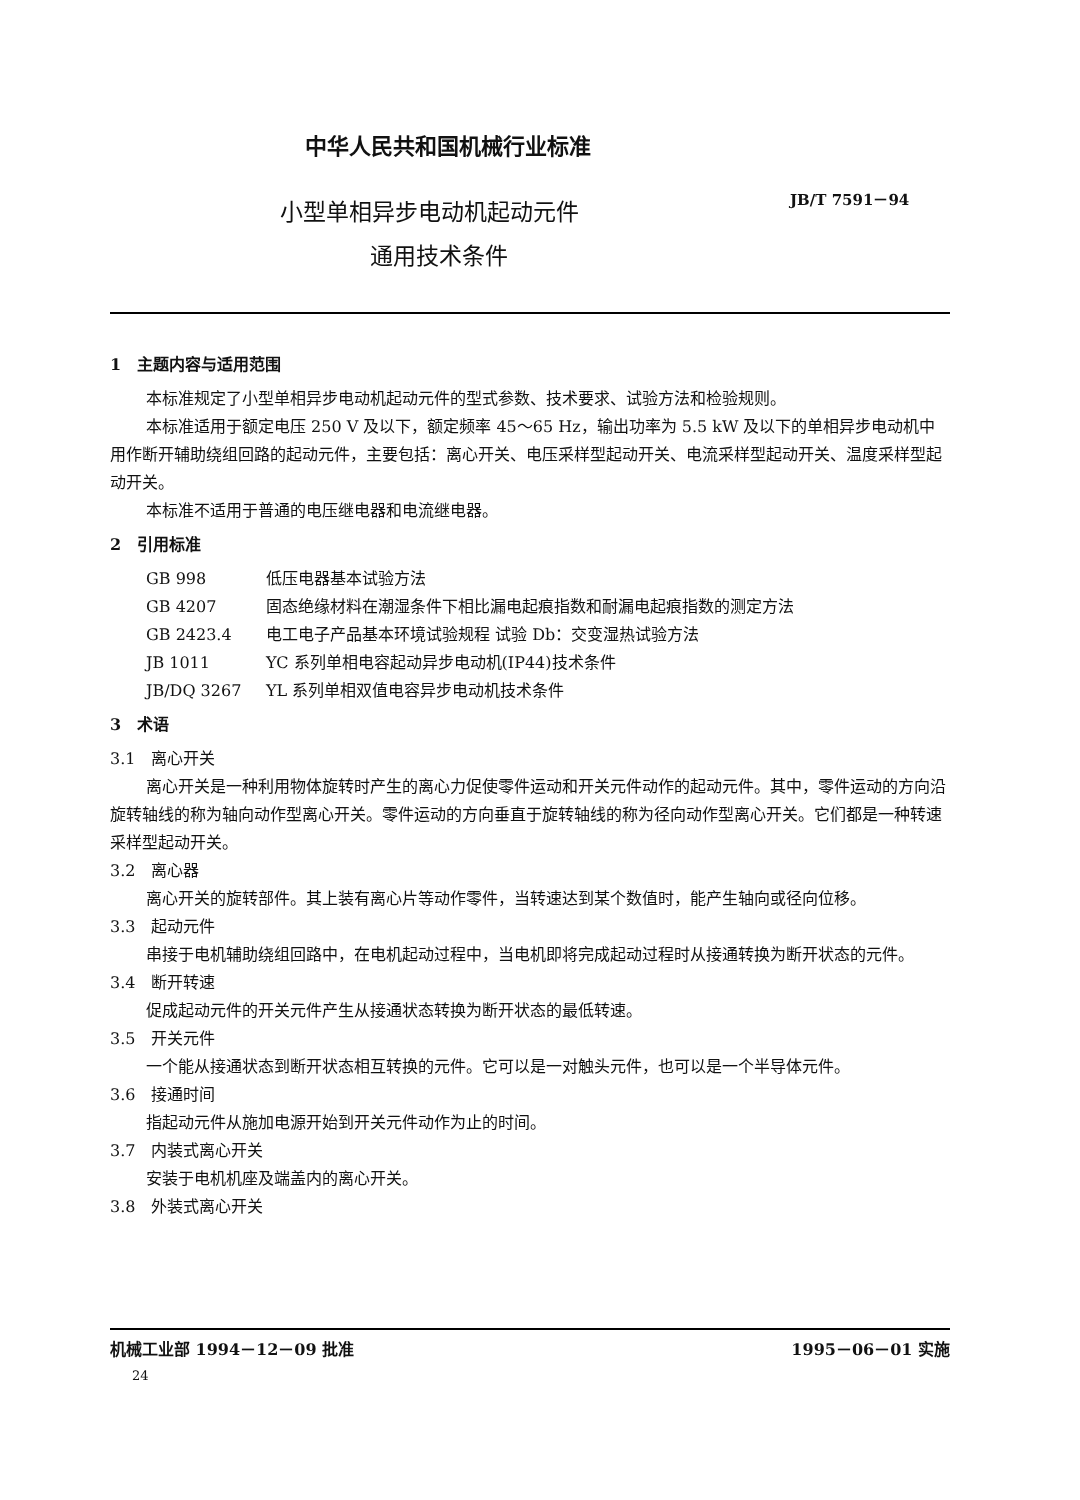中华人民共和国机械行业标准
小型单相异步电动机起动元件
通用技术条件
JB/T 7591－94
1　主题内容与适用范围
本标准规定了小型单相异步电动机起动元件的型式参数、技术要求、试验方法和检验规则。
本标准适用于额定电压 250 V 及以下，额定频率 45～65 Hz，输出功率为 5.5 kW 及以下的单相异步电动机中用作断开辅助绕组回路的起动元件，主要包括：离心开关、电压采样型起动开关、电流采样型起动开关、温度采样型起动开关。
本标准不适用于普通的电压继电器和电流继电器。
2　引用标准
GB 998 低压电器基本试验方法
GB 4207 固态绝缘材料在潮湿条件下相比漏电起痕指数和耐漏电起痕指数的测定方法
GB 2423.4 电工电子产品基本环境试验规程 试验 Db：交变湿热试验方法
JB 1011 YC 系列单相电容起动异步电动机(IP44)技术条件
JB/DQ 3267 YL 系列单相双值电容异步电动机技术条件
3　术语
3.1　离心开关
离心开关是一种利用物体旋转时产生的离心力促使零件运动和开关元件动作的起动元件。其中，零件运动的方向沿旋转轴线的称为轴向动作型离心开关。零件运动的方向垂直于旋转轴线的称为径向动作型离心开关。它们都是一种转速采样型起动开关。
3.2　离心器
离心开关的旋转部件。其上装有离心片等动作零件，当转速达到某个数值时，能产生轴向或径向位移。
3.3　起动元件
串接于电机辅助绕组回路中，在电机起动过程中，当电机即将完成起动过程时从接通转换为断开状态的元件。
3.4　断开转速
促成起动元件的开关元件产生从接通状态转换为断开状态的最低转速。
3.5　开关元件
一个能从接通状态到断开状态相互转换的元件。它可以是一对触头元件，也可以是一个半导体元件。
3.6　接通时间
指起动元件从施加电源开始到开关元件动作为止的时间。
3.7　内装式离心开关
安装于电机机座及端盖内的离心开关。
3.8　外装式离心开关
机械工业部 1994－12－09 批准 1995－06－01 实施
24